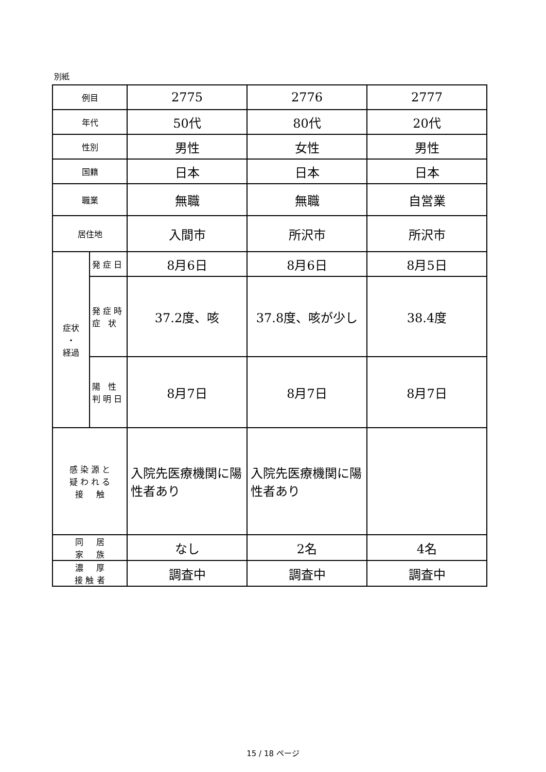別紙
| 例目 | | 2775 | 2776 | 2777 |
| 年代 | | 50代 | 80代 | 20代 |
| 性別 | | 男性 | 女性 | 男性 |
| 国籍 | | 日本 | 日本 | 日本 |
| 職業 | | 無職 | 無職 | 自営業 |
| 居住地 | | 入間市 | 所沢市 | 所沢市 |
| 症状 ・ 経過 | 発 症 日 | 8月6日 | 8月6日 | 8月5日 |
| | 発 症 時 症 状 | 37.2度、咳 | 37.8度、咳が少し | 38.4度 |
| | 陽 性 判 明 日 | 8月7日 | 8月7日 | 8月7日 |
| 感 染 源 と 疑 わ れ る 接 触 | | 入院先医療機関に陽性者あり | 入院先医療機関に陽性者あり | |
| 同 居 家 族 | | なし | 2名 | 4名 |
| 濃 厚 接 触 者 | | 調査中 | 調査中 | 調査中 |
15 / 18 ページ